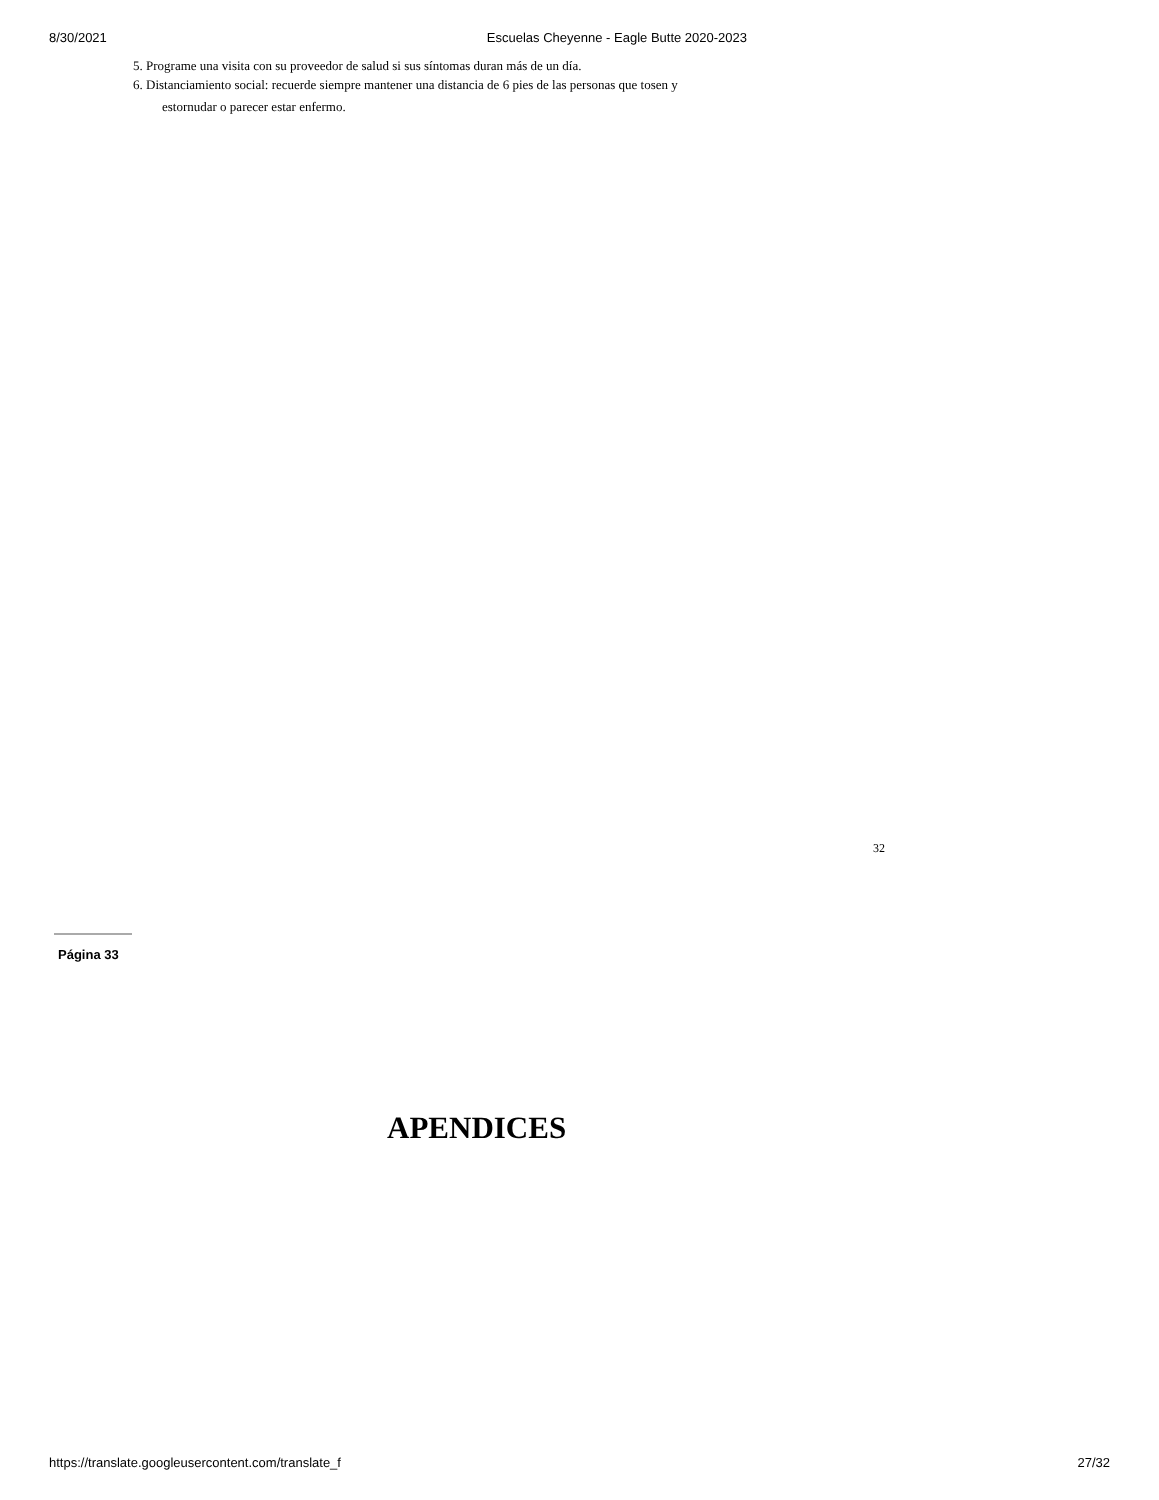8/30/2021 Escuelas Cheyenne - Eagle Butte 2020-2023
5. Programe una visita con su proveedor de salud si sus síntomas duran más de un día.
6. Distanciamiento social: recuerde siempre mantener una distancia de 6 pies de las personas que tosen y
estornudar o parecer estar enfermo.
32
Página 33
APENDICES
https://translate.googleusercontent.com/translate_f 27/32